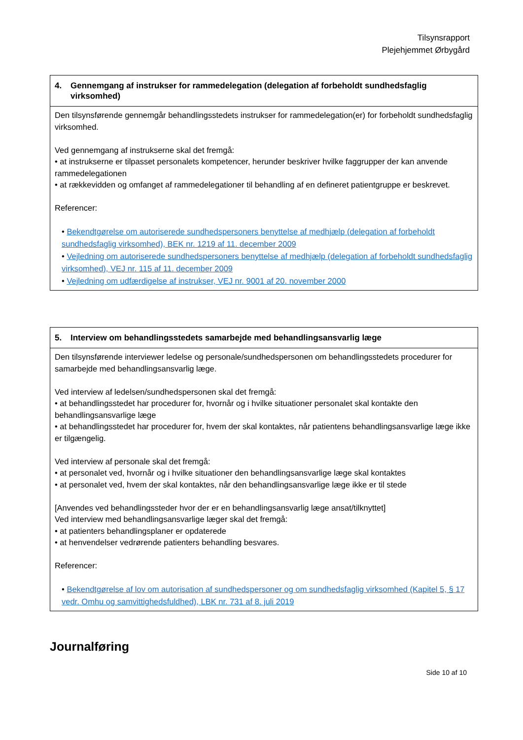Tilsynsrapport
Plejehjemmet Ørbygård
| 4. Gennemgang af instrukser for rammedelegation (delegation af forbeholdt sundhedsfaglig virksomhed) |
| --- |
| Den tilsynsførende gennemgår behandlingsstedets instrukser for rammedelegation(er) for forbeholdt sundhedsfaglig virksomhed. Ved gennemgang af instrukserne skal det fremgå: • at instrukserne er tilpasset personalets kompetencer, herunder beskriver hvilke faggrupper der kan anvende rammedelegationen • at rækkevidden og omfanget af rammedelegationer til behandling af en defineret patientgruppe er beskrevet. Referencer: • Bekendtgørelse om autoriserede sundhedspersoners benyttelse af medhjælp (delegation af forbeholdt sundhedsfaglig virksomhed), BEK nr. 1219 af 11. december 2009 • Vejledning om autoriserede sundhedspersoners benyttelse af medhjælp (delegation af forbeholdt sundhedsfaglig virksomhed), VEJ nr. 115 af 11. december 2009 • Vejledning om udfærdigelse af instrukser, VEJ nr. 9001 af 20. november 2000 |
| 5. Interview om behandlingsstedets samarbejde med behandlingsansvarlig læge |
| --- |
| Den tilsynsførende interviewer ledelse og personale/sundhedspersonen om behandlingsstedets procedurer for samarbejde med behandlingsansvarlig læge. Ved interview af ledelsen/sundhedspersonen skal det fremgå: • at behandlingsstedet har procedurer for, hvornår og i hvilke situationer personalet skal kontakte den behandlingsansvarlige læge • at behandlingsstedet har procedurer for, hvem der skal kontaktes, når patientens behandlingsansvarlige læge ikke er tilgængelig. Ved interview af personale skal det fremgå: • at personalet ved, hvornår og i hvilke situationer den behandlingsansvarlige læge skal kontaktes • at personalet ved, hvem der skal kontaktes, når den behandlingsansvarlige læge ikke er til stede [Anvendes ved behandlingssteder hvor der er en behandlingsansvarlig læge ansat/tilknyttet] Ved interview med behandlingsansvarlige læger skal det fremgå: • at patienters behandlingsplaner er opdaterede • at henvendelser vedrørende patienters behandling besvares. Referencer: • Bekendtgørelse af lov om autorisation af sundhedspersoner og om sundhedsfaglig virksomhed (Kapitel 5, § 17 vedr. Omhu og samvittighedsfuldhed), LBK nr. 731 af 8. juli 2019 |
Journalføring
Side 10 af 10